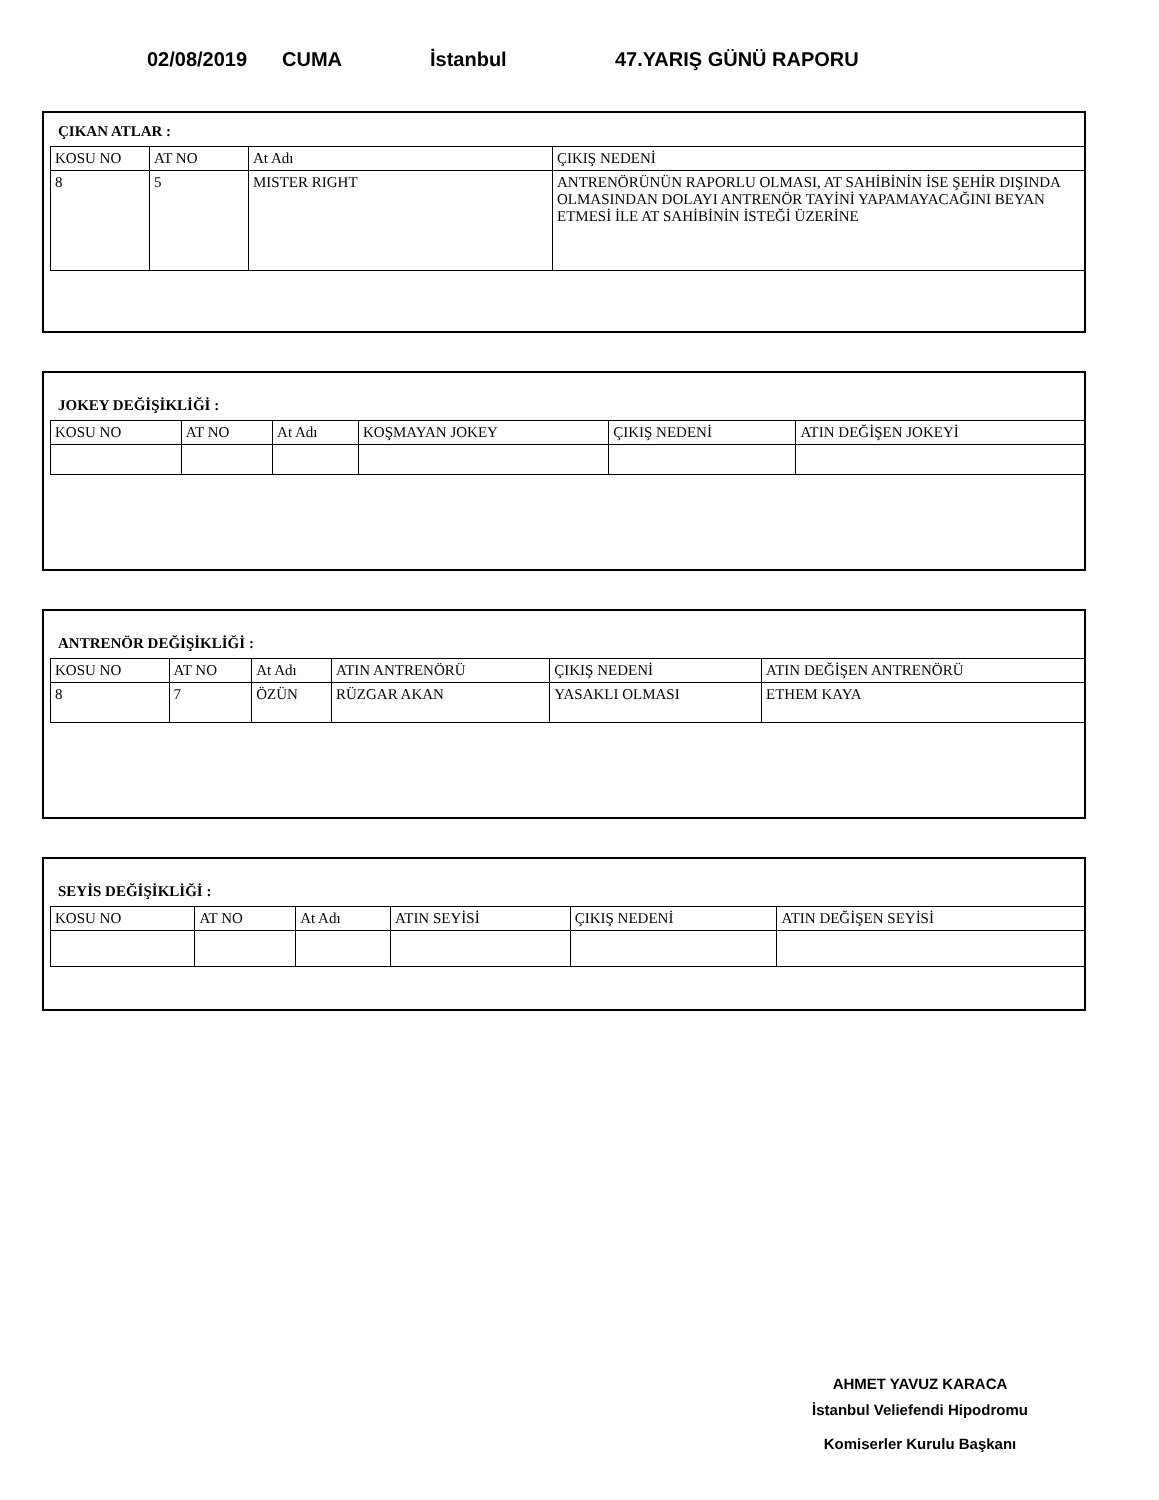02/08/2019 CUMA İstanbul 47.YARIŞ GÜNÜ RAPORU
ÇIKAN ATLAR :
| KOSU NO | AT NO | At Adı | ÇIKIŞ NEDENİ |
| --- | --- | --- | --- |
| 8 | 5 | MISTER RIGHT | ANTRENÖRÜNÜN RAPORLU OLMASI, AT SAHİBİNİN İSE ŞEHİR DIŞINDA OLMASINDAN DOLAYI ANTRENÖR TAYİNİ YAPAMAYACAĞINI BEYAN ETMESİ İLE AT SAHİBİNİN İSTEĞİ ÜZERİNE |
JOKEY DEĞİŞİKLİĞİ :
| KOSU NO | AT NO | At Adı | KOŞMAYAN JOKEY | ÇIKIŞ NEDENİ | ATIN DEĞİŞEN JOKEYİ |
| --- | --- | --- | --- | --- | --- |
ANTRENÖR DEĞİŞİKLİĞİ :
| KOSU NO | AT NO | At Adı | ATIN ANTRENÖRÜ | ÇIKIŞ NEDENİ | ATIN DEĞİŞEN ANTRENÖRÜ |
| --- | --- | --- | --- | --- | --- |
| 8 | 7 | ÖZÜN | RÜZGAR AKAN | YASAKLI OLMASI | ETHEM KAYA |
SEYİS DEĞİŞİKLİĞİ :
| KOSU NO | AT NO | At Adı | ATIN SEYİSİ | ÇIKIŞ NEDENİ | ATIN DEĞİŞEN SEYİSİ |
| --- | --- | --- | --- | --- | --- |
AHMET YAVUZ KARACA
İstanbul Veliefendi Hipodromu
Komiserler Kurulu Başkanı